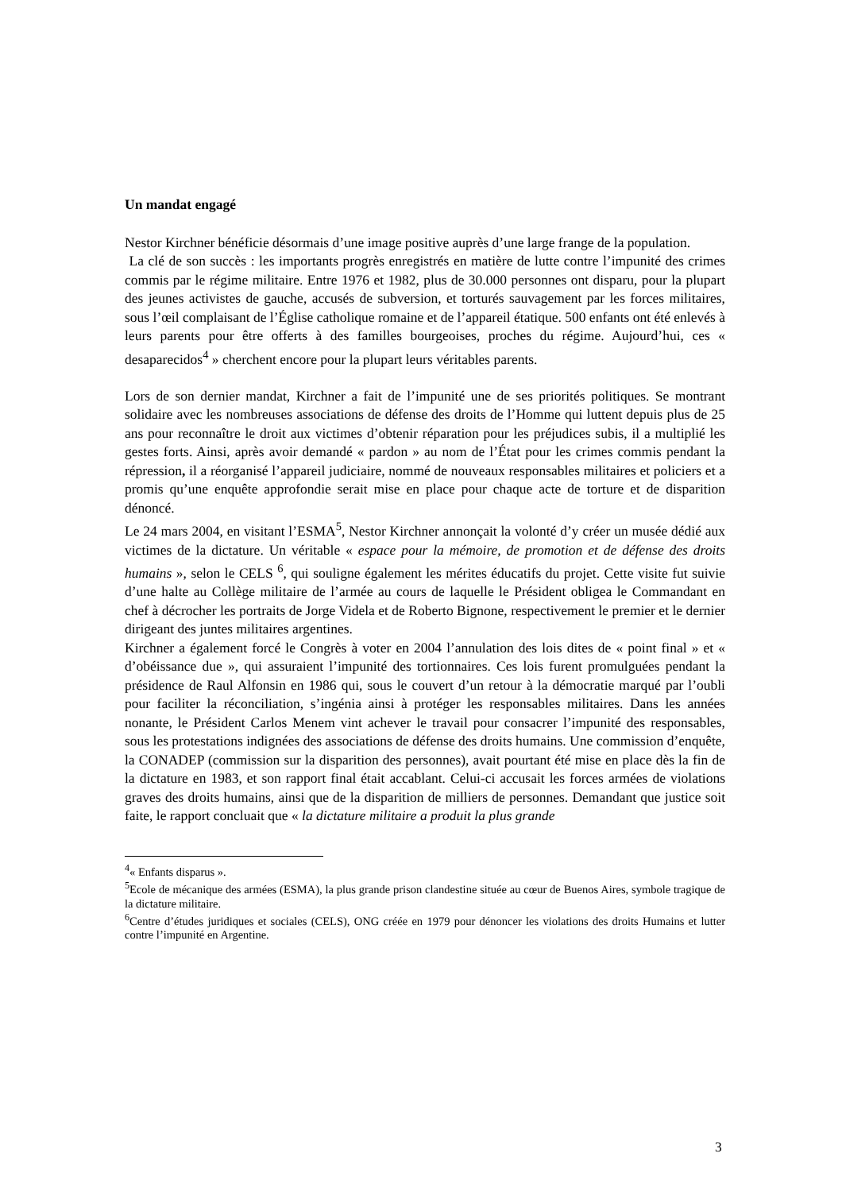Un mandat engagé
Nestor Kirchner bénéficie désormais d’une image positive auprès d’une large frange de la population.
La clé de son succès : les importants progrès enregistrés en matière de lutte contre l’impunité des crimes commis par le régime militaire. Entre 1976 et 1982, plus de 30.000 personnes ont disparu, pour la plupart des jeunes activistes de gauche, accusés de subversion, et torturés sauvagement par les forces militaires, sous l’œil complaisant de l’Église catholique romaine et de l’appareil étatique. 500 enfants ont été enlevés à leurs parents pour être offerts à des familles bourgeoises, proches du régime. Aujourd’hui, ces « desaparecidos<sup>4</sup> » cherchent encore pour la plupart leurs véritables parents.
Lors de son dernier mandat, Kirchner a fait de l’impunité une de ses priorités politiques. Se montrant solidaire avec les nombreuses associations de défense des droits de l’Homme qui luttent depuis plus de 25 ans pour reconnaître le droit aux victimes d’obtenir réparation pour les préjudices subis, il a multiplié les gestes forts. Ainsi, après avoir demandé « pardon » au nom de l’État pour les crimes commis pendant la répression, il a réorganisé l’appareil judiciaire, nommé de nouveaux responsables militaires et policiers et a promis qu’une enquête approfondie serait mise en place pour chaque acte de torture et de disparition dénoncé.
Le 24 mars 2004, en visitant l’ESMA<sup>5</sup>, Nestor Kirchner annonçait la volonté d’y créer un musée dédié aux victimes de la dictature. Un véritable « espace pour la mémoire, de promotion et de défense des droits humains », selon le CELS <sup>6</sup>, qui souligne également les mérites éducatifs du projet. Cette visite fut suivie d’une halte au Collège militaire de l’armée au cours de laquelle le Président obligea le Commandant en chef à décrocher les portraits de Jorge Videla et de Roberto Bignone, respectivement le premier et le dernier dirigeant des juntes militaires argentines.
Kirchner a également forcé le Congrès à voter en 2004 l’annulation des lois dites de « point final » et « d’obéissance due », qui assuraient l’impunité des tortionnaires. Ces lois furent promulguées pendant la présidence de Raul Alfonsin en 1986 qui, sous le couvert d’un retour à la démocratie marqué par l’oubli pour faciliter la réconciliation, s’ingénia ainsi à protéger les responsables militaires. Dans les années nonante, le Président Carlos Menem vint achever le travail pour consacrer l’impunité des responsables, sous les protestations indignées des associations de défense des droits humains. Une commission d’enquête, la CONADEP (commission sur la disparition des personnes), avait pourtant été mise en place dès la fin de la dictature en 1983, et son rapport final était accablant. Celui-ci accusait les forces armées de violations graves des droits humains, ainsi que de la disparition de milliers de personnes. Demandant que justice soit faite, le rapport concluait que « la dictature militaire a produit la plus grande
<sup>4</sup> « Enfants disparus ».
<sup>5</sup> Ecole de mécanique des armées (ESMA), la plus grande prison clandestine située au cœur de Buenos Aires, symbole tragique de la dictature militaire.
<sup>6</sup> Centre d’études juridiques et sociales (CELS), ONG créée en 1979 pour dénoncer les violations des droits Humains et lutter contre l’impunité en Argentine.
3